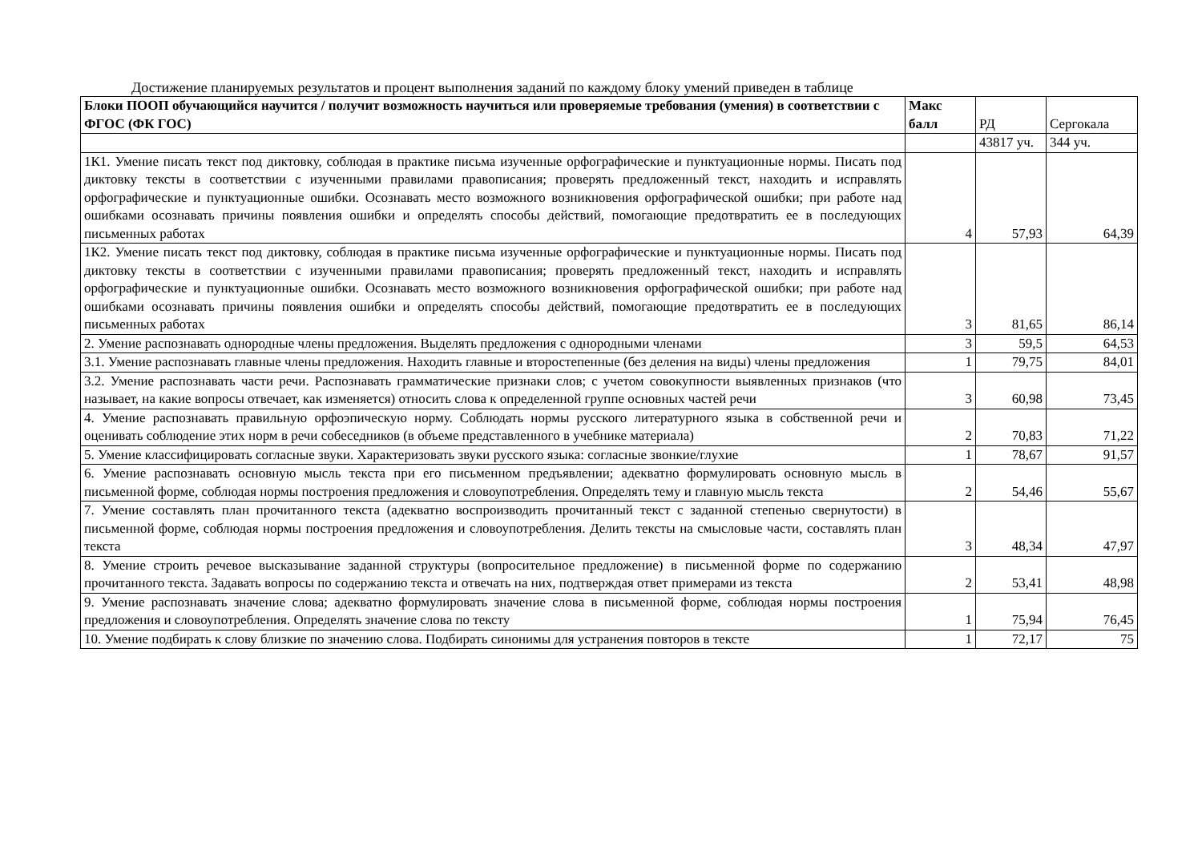Достижение планируемых результатов и процент выполнения заданий по каждому блоку умений приведен в таблице
| Блоки ПООП обучающийся научится / получит возможность научиться или проверяемые требования (умения) в соответствии с ФГОС (ФК ГОС) | Макс балл | РД | Сергокала |
| | | 43817 уч. | 344 уч. |
| 1К1. Умение писать текст под диктовку, соблюдая в практике письма изученные орфографические и пунктуационные нормы. Писать под диктовку тексты в соответствии с изученными правилами правописания; проверять предложенный текст, находить и исправлять орфографические и пунктуационные ошибки. Осознавать место возможного возникновения орфографической ошибки; при работе над ошибками осознавать причины появления ошибки и определять способы действий, помогающие предотвратить ее в последующих письменных работах | 4 | 57,93 | 64,39 |
| 1К2. Умение писать текст под диктовку, соблюдая в практике письма изученные орфографические и пунктуационные нормы. Писать под диктовку тексты в соответствии с изученными правилами правописания; проверять предложенный текст, находить и исправлять орфографические и пунктуационные ошибки. Осознавать место возможного возникновения орфографической ошибки; при работе над ошибками осознавать причины появления ошибки и определять способы действий, помогающие предотвратить ее в последующих письменных работах | 3 | 81,65 | 86,14 |
| 2. Умение распознавать однородные члены предложения. Выделять предложения с однородными членами | 3 | 59,5 | 64,53 |
| 3.1. Умение распознавать главные члены предложения. Находить главные и второстепенные (без деления на виды) члены предложения | 1 | 79,75 | 84,01 |
| 3.2. Умение распознавать части речи. Распознавать грамматические признаки слов; с учетом совокупности выявленных признаков (что называет, на какие вопросы отвечает, как изменяется) относить слова к определенной группе основных частей речи | 3 | 60,98 | 73,45 |
| 4. Умение распознавать правильную орфоэпическую норму. Соблюдать нормы русского литературного языка в собственной речи и оценивать соблюдение этих норм в речи собеседников (в объеме представленного в учебнике материала) | 2 | 70,83 | 71,22 |
| 5. Умение классифицировать согласные звуки. Характеризовать звуки русского языка: согласные звонкие/глухие | 1 | 78,67 | 91,57 |
| 6. Умение распознавать основную мысль текста при его письменном предъявлении; адекватно формулировать основную мысль в письменной форме, соблюдая нормы построения предложения и словоупотребления. Определять тему и главную мысль текста | 2 | 54,46 | 55,67 |
| 7. Умение составлять план прочитанного текста (адекватно воспроизводить прочитанный текст с заданной степенью свернутости) в письменной форме, соблюдая нормы построения предложения и словоупотребления. Делить тексты на смысловые части, составлять план текста | 3 | 48,34 | 47,97 |
| 8. Умение строить речевое высказывание заданной структуры (вопросительное предложение) в письменной форме по содержанию прочитанного текста. Задавать вопросы по содержанию текста и отвечать на них, подтверждая ответ примерами из текста | 2 | 53,41 | 48,98 |
| 9. Умение распознавать значение слова; адекватно формулировать значение слова в письменной форме, соблюдая нормы построения предложения и словоупотребления. Определять значение слова по тексту | 1 | 75,94 | 76,45 |
| 10. Умение подбирать к слову близкие по значению слова. Подбирать синонимы для устранения повторов в тексте | 1 | 72,17 | 75 |